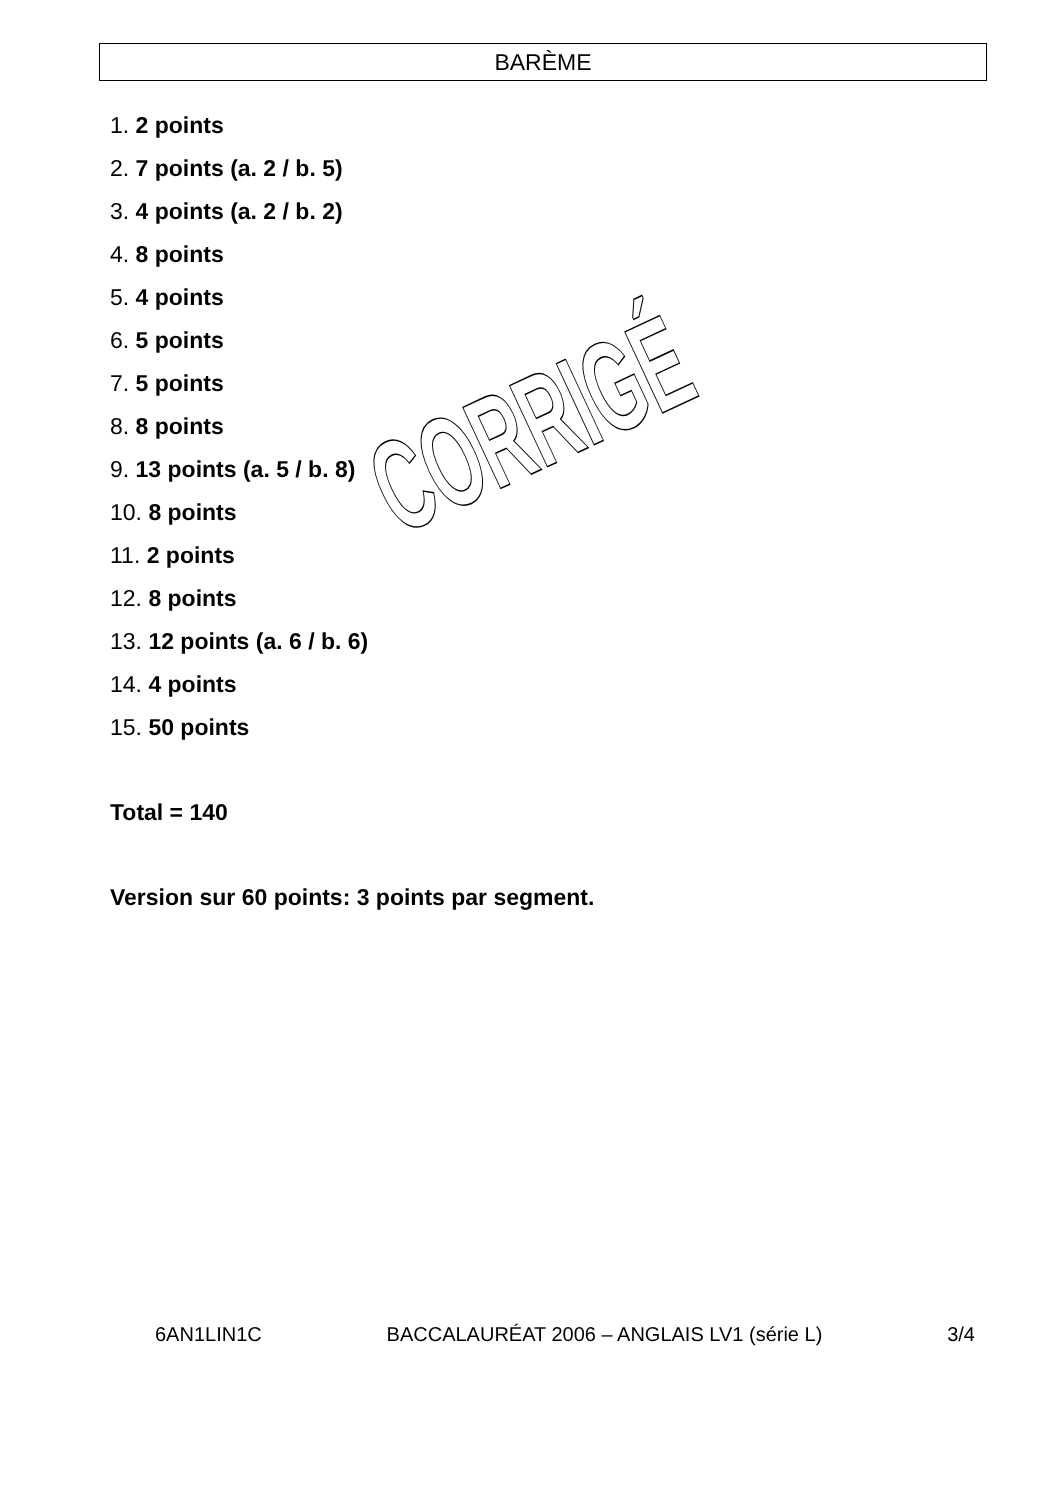BARÈME
1. 2 points
2. 7 points (a. 2 / b. 5)
3. 4 points (a. 2 / b. 2)
4. 8 points
5. 4 points
6. 5 points
7. 5 points
8. 8 points
9. 13 points (a. 5 / b. 8)
10. 8 points
11. 2 points
12. 8 points
13. 12 points (a. 6 / b. 6)
14. 4 points
15. 50 points
Total = 140
Version sur 60 points: 3 points par segment.
CORRIGÉ
6AN1LIN1C BACCALAURÉAT 2006 – ANGLAIS LV1 (série L) 3/4